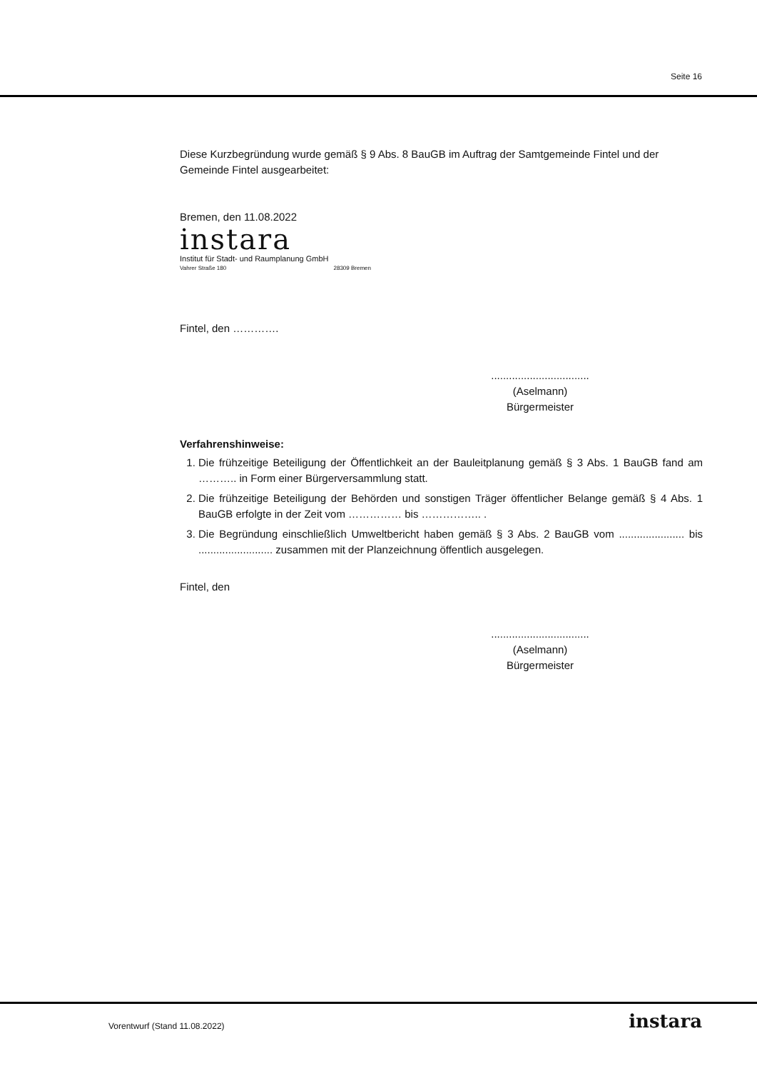Seite 16
Diese Kurzbegründung wurde gemäß § 9 Abs. 8 BauGB im Auftrag der Samtgemeinde Fintel und der Gemeinde Fintel ausgearbeitet:
Bremen, den 11.08.2022
instara
Institut für Stadt- und Raumplanung GmbH
Vahrer Straße 180 28309 Bremen
Fintel, den ………….
.................................
(Aselmann)
Bürgermeister
Verfahrenshinweise:
1. Die frühzeitige Beteiligung der Öffentlichkeit an der Bauleitplanung gemäß § 3 Abs. 1 BauGB fand am ……….. in Form einer Bürgerversammlung statt.
2. Die frühzeitige Beteiligung der Behörden und sonstigen Träger öffentlicher Belange gemäß § 4 Abs. 1 BauGB erfolgte in der Zeit vom …………… bis …………….. .
3. Die Begründung einschließlich Umweltbericht haben gemäß § 3 Abs. 2 BauGB vom ...................... bis ......................... zusammen mit der Planzeichnung öffentlich ausgelegen.
Fintel, den
.................................
(Aselmann)
Bürgermeister
Vorentwurf (Stand 11.08.2022) instara